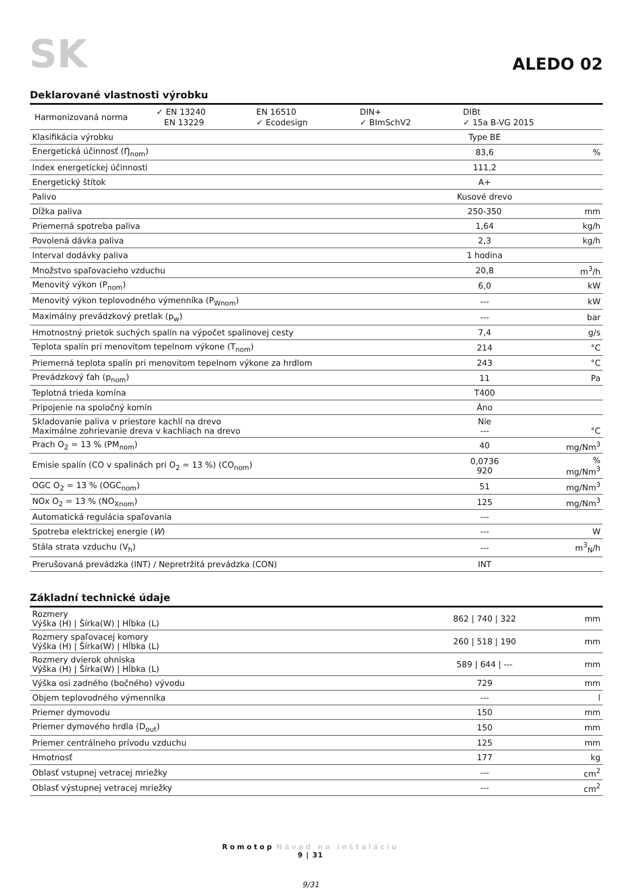SK
ALEDO 02
Deklarované vlastnosti výrobku
| / Harmonizovaná norma / ✓ EN 13240 / EN 16510 / DIN+ / DIBt / / / EN 13229 / ✓ Ecodesign / ✓ BImSchV2 / ✓ 15a B-VG 2015 / | | |
| Klasifikácia výrobku | Type BE | |
| Energetická účinnosť (Ŋ<sub>nom</sub>) | 83,6 | % |
| Index energetickej účinnosti | 111,2 | |
| Energetický štítok | A+ | |
| Palivo | Kusové drevo | |
| Dĺžka paliva | 250-350 | mm |
| Priemerná spotreba paliva | 1,64 | kg/h |
| Povolená dávka paliva | 2,3 | kg/h |
| Interval dodávky paliva | 1 hodina | |
| Množstvo spaľovacieho vzduchu | 20,8 | m<sup>3</sup>/h |
| Menovitý výkon (P<sub>nom</sub>) | 6,0 | kW |
| Menovitý výkon teplovodného výmenníka (P<sub>Wnom</sub>) | --- | kW |
| Maximálny prevádzkový pretlak (p<sub>w</sub>) | --- | bar |
| Hmotnostný prietok suchých spalín na výpočet spalinovej cesty | 7,4 | g/s |
| Teplota spalín pri menovitom tepelnom výkone (T<sub>nom</sub>) | 214 | °C |
| Priemerná teplota spalín pri menovitom tepelnom výkone za hrdlom | 243 | °C |
| Prevádzkový ťah (p<sub>nom</sub>) | 11 | Pa |
| Teplotná trieda komína | T400 | |
| Pripojenie na spoločný komín | Áno | |
| Skladovanie paliva v priestore kachlí na drevo Maximálne zohrievanie dreva v kachliach na drevo | Nie --- | °C |
| Prach O<sub>2</sub> = 13 % (PM<sub>nom</sub>) | 40 | mg/Nm<sup>3</sup> |
| Emisie spalín (CO v spalinách pri O<sub>2</sub> = 13 %) (CO<sub>nom</sub>) | 0,0736 920 | % mg/Nm<sup>3</sup> |
| OGC O<sub>2</sub> = 13 % (OGC<sub>nom</sub>) | 51 | mg/Nm<sup>3</sup> |
| NOx O<sub>2</sub> = 13 % (NO<sub>Xnom</sub>) | 125 | mg/Nm<sup>3</sup> |
| Automatická regulácia spaľovania | --- | |
| Spotreba elektrickej energie ( W ) | --- | W |
| Stála strata vzduchu (V<sub>h</sub>) | --- | m<sup>3</sup><sub>N</sub>/h |
| Prerušovaná prevádzka (INT) / Nepretržitá prevádzka (CON) | INT | |
Základní technické údaje
| Rozmery Výška (H) / Šírka(W) / Hĺbka (L) | 862 / 740 / 322 | mm |
| Rozmery spaľovacej komory Výška (H) / Šírka(W) / Hĺbka (L) | 260 / 518 / 190 | mm |
| Rozmery dvierok ohniska Výška (H) / Šírka(W) / Hĺbka (L) | 589 / 644 / --- | mm |
| Výška osi zadného (bočného) vývodu | 729 | mm |
| Objem teplovodného výmenníka | --- | l |
| Priemer dymovodu | 150 | mm |
| Priemer dymového hrdla (D<sub>out</sub>) | 150 | mm |
| Priemer centrálneho prívodu vzduchu | 125 | mm |
| Hmotnosť | 177 | kg |
| Oblasť vstupnej vetracej mriežky | --- | cm<sup>2</sup> |
| Oblasť výstupnej vetracej mriežky | --- | cm<sup>2</sup> |
Romotop Návod na inštaláciu
9 | 31
9/31